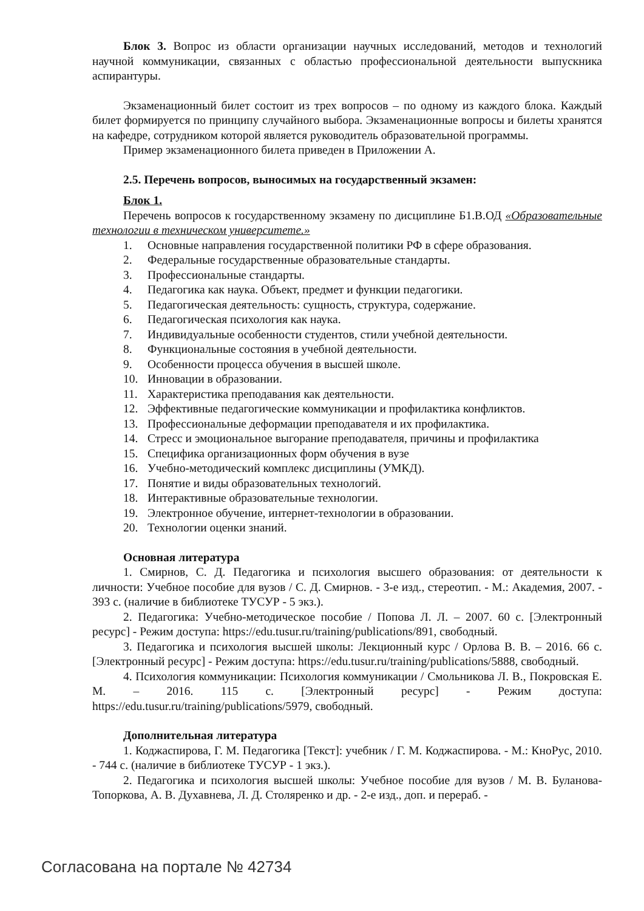Блок 3. Вопрос из области организации научных исследований, методов и технологий научной коммуникации, связанных с областью профессиональной деятельности выпускника аспирантуры.
Экзаменационный билет состоит из трех вопросов – по одному из каждого блока. Каждый билет формируется по принципу случайного выбора. Экзаменационные вопросы и билеты хранятся на кафедре, сотрудником которой является руководитель образовательной программы.
Пример экзаменационного билета приведен в Приложении А.
2.5. Перечень вопросов, выносимых на государственный экзамен:
Блок 1.
Перечень вопросов к государственному экзамену по дисциплине Б1.В.ОД «Образовательные технологии в техническом университете.»
1. Основные направления государственной политики РФ в сфере образования.
2. Федеральные государственные образовательные стандарты.
3. Профессиональные стандарты.
4. Педагогика как наука. Объект, предмет и функции педагогики.
5. Педагогическая деятельность: сущность, структура, содержание.
6. Педагогическая психология как наука.
7. Индивидуальные особенности студентов, стили учебной деятельности.
8. Функциональные состояния в учебной деятельности.
9. Особенности процесса обучения в высшей школе.
10. Инновации в образовании.
11. Характеристика преподавания как деятельности.
12. Эффективные педагогические коммуникации и профилактика конфликтов.
13. Профессиональные деформации преподавателя и их профилактика.
14. Стресс и эмоциональное выгорание преподавателя, причины и профилактика
15. Специфика организационных форм обучения в вузе
16. Учебно-методический комплекс дисциплины (УМКД).
17. Понятие и виды образовательных технологий.
18. Интерактивные образовательные технологии.
19. Электронное обучение, интернет-технологии в образовании.
20. Технологии оценки знаний.
Основная литература
1. Смирнов, С. Д. Педагогика и психология высшего образования: от деятельности к личности: Учебное пособие для вузов / С. Д. Смирнов. - 3-е изд., стереотип. - М.: Академия, 2007. - 393 с. (наличие в библиотеке ТУСУР - 5 экз.).
2. Педагогика: Учебно-методическое пособие / Попова Л. Л. – 2007. 60 с. [Электронный ресурс] - Режим доступа: https://edu.tusur.ru/training/publications/891, свободный.
3. Педагогика и психология высшей школы: Лекционный курс / Орлова В. В. – 2016. 66 с. [Электронный ресурс] - Режим доступа: https://edu.tusur.ru/training/publications/5888, свободный.
4. Психология коммуникации: Психология коммуникации / Смольникова Л. В., Покровская Е. М. – 2016. 115 с. [Электронный ресурс] - Режим доступа: https://edu.tusur.ru/training/publications/5979, свободный.
Дополнительная литература
1. Коджаспирова, Г. М. Педагогика [Текст]: учебник / Г. М. Коджаспирова. - М.: КноРус, 2010. - 744 с. (наличие в библиотеке ТУСУР - 1 экз.).
2. Педагогика и психология высшей школы: Учебное пособие для вузов / М. В. Буланова- Топоркова, А. В. Духавнева, Л. Д. Столяренко и др. - 2-е изд., доп. и перераб. -
Согласована на портале № 42734